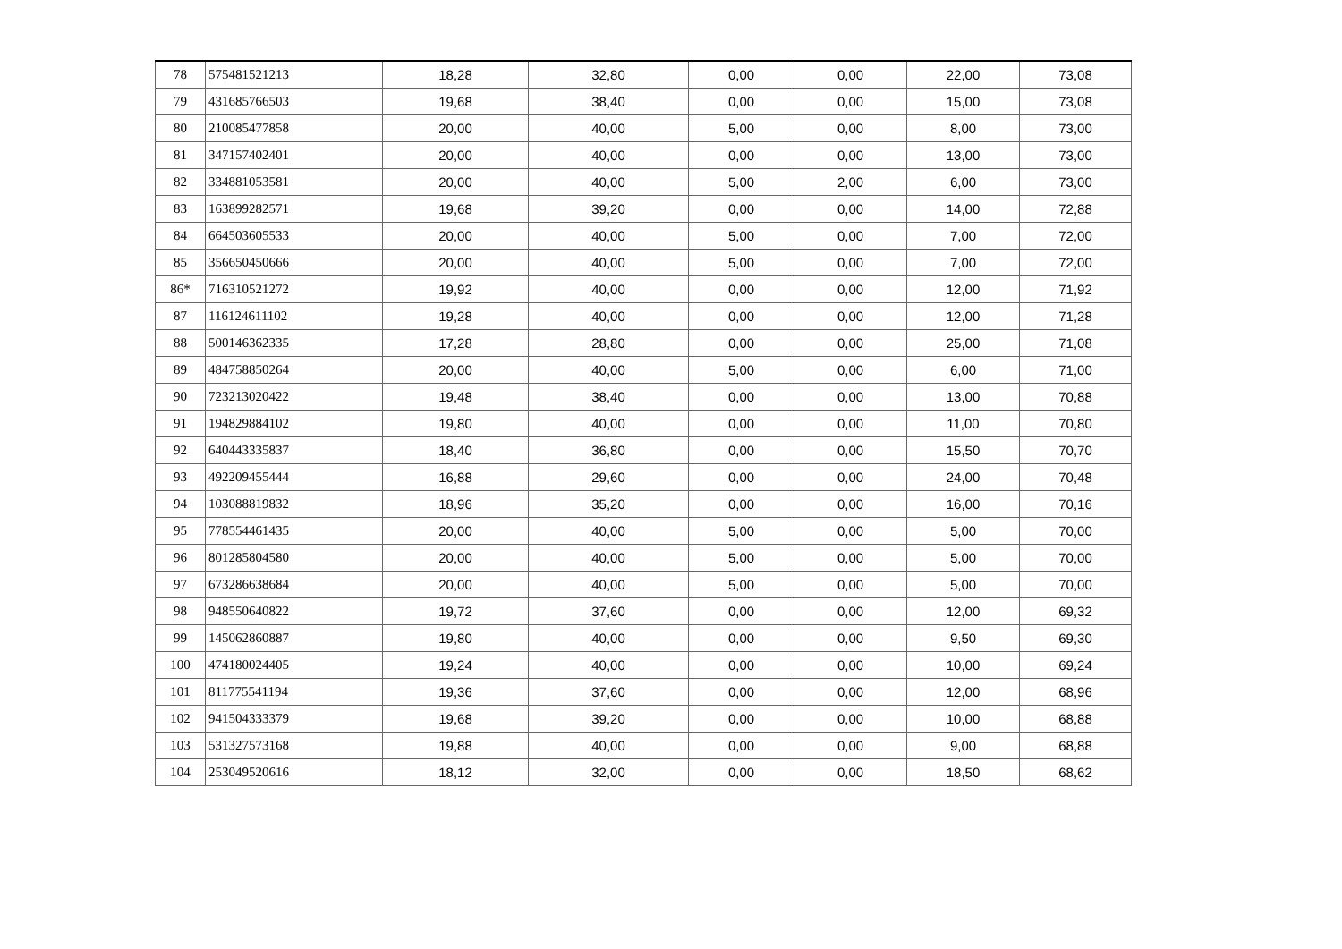| 78 | 575481521213 | 18,28 | 32,80 | 0,00 | 0,00 | 22,00 | 73,08 |
| 79 | 431685766503 | 19,68 | 38,40 | 0,00 | 0,00 | 15,00 | 73,08 |
| 80 | 210085477858 | 20,00 | 40,00 | 5,00 | 0,00 | 8,00 | 73,00 |
| 81 | 347157402401 | 20,00 | 40,00 | 0,00 | 0,00 | 13,00 | 73,00 |
| 82 | 334881053581 | 20,00 | 40,00 | 5,00 | 2,00 | 6,00 | 73,00 |
| 83 | 163899282571 | 19,68 | 39,20 | 0,00 | 0,00 | 14,00 | 72,88 |
| 84 | 664503605533 | 20,00 | 40,00 | 5,00 | 0,00 | 7,00 | 72,00 |
| 85 | 356650450666 | 20,00 | 40,00 | 5,00 | 0,00 | 7,00 | 72,00 |
| 86* | 716310521272 | 19,92 | 40,00 | 0,00 | 0,00 | 12,00 | 71,92 |
| 87 | 116124611102 | 19,28 | 40,00 | 0,00 | 0,00 | 12,00 | 71,28 |
| 88 | 500146362335 | 17,28 | 28,80 | 0,00 | 0,00 | 25,00 | 71,08 |
| 89 | 484758850264 | 20,00 | 40,00 | 5,00 | 0,00 | 6,00 | 71,00 |
| 90 | 723213020422 | 19,48 | 38,40 | 0,00 | 0,00 | 13,00 | 70,88 |
| 91 | 194829884102 | 19,80 | 40,00 | 0,00 | 0,00 | 11,00 | 70,80 |
| 92 | 640443335837 | 18,40 | 36,80 | 0,00 | 0,00 | 15,50 | 70,70 |
| 93 | 492209455444 | 16,88 | 29,60 | 0,00 | 0,00 | 24,00 | 70,48 |
| 94 | 103088819832 | 18,96 | 35,20 | 0,00 | 0,00 | 16,00 | 70,16 |
| 95 | 778554461435 | 20,00 | 40,00 | 5,00 | 0,00 | 5,00 | 70,00 |
| 96 | 801285804580 | 20,00 | 40,00 | 5,00 | 0,00 | 5,00 | 70,00 |
| 97 | 673286638684 | 20,00 | 40,00 | 5,00 | 0,00 | 5,00 | 70,00 |
| 98 | 948550640822 | 19,72 | 37,60 | 0,00 | 0,00 | 12,00 | 69,32 |
| 99 | 145062860887 | 19,80 | 40,00 | 0,00 | 0,00 | 9,50 | 69,30 |
| 100 | 474180024405 | 19,24 | 40,00 | 0,00 | 0,00 | 10,00 | 69,24 |
| 101 | 811775541194 | 19,36 | 37,60 | 0,00 | 0,00 | 12,00 | 68,96 |
| 102 | 941504333379 | 19,68 | 39,20 | 0,00 | 0,00 | 10,00 | 68,88 |
| 103 | 531327573168 | 19,88 | 40,00 | 0,00 | 0,00 | 9,00 | 68,88 |
| 104 | 253049520616 | 18,12 | 32,00 | 0,00 | 0,00 | 18,50 | 68,62 |